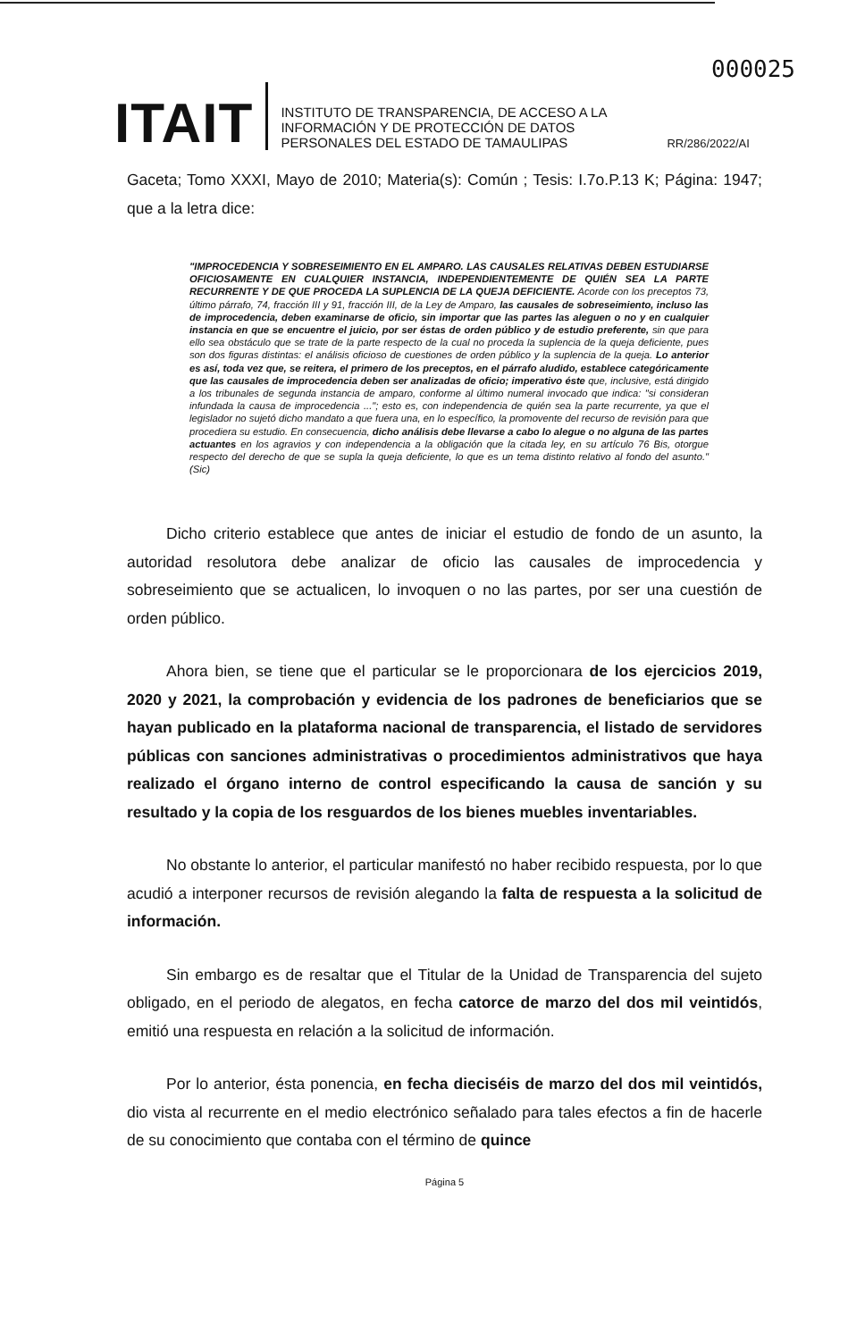000025
ITAIT
INSTITUTO DE TRANSPARENCIA, DE ACCESO A LA INFORMACIÓN Y DE PROTECCIÓN DE DATOS PERSONALES DEL ESTADO DE TAMAULIPAS
RR/286/2022/AI
Gaceta; Tomo XXXI, Mayo de 2010; Materia(s): Común ; Tesis: I.7o.P.13 K; Página: 1947; que a la letra dice:
"IMPROCEDENCIA Y SOBRESEIMIENTO EN EL AMPARO. LAS CAUSALES RELATIVAS DEBEN ESTUDIARSE OFICIOSAMENTE EN CUALQUIER INSTANCIA, INDEPENDIENTEMENTE DE QUIÉN SEA LA PARTE RECURRENTE Y DE QUE PROCEDA LA SUPLENCIA DE LA QUEJA DEFICIENTE. Acorde con los preceptos 73, último párrafo, 74, fracción III y 91, fracción III, de la Ley de Amparo, las causales de sobreseimiento, incluso las de improcedencia, deben examinarse de oficio, sin importar que las partes las aleguen o no y en cualquier instancia en que se encuentre el juicio, por ser éstas de orden público y de estudio preferente, sin que para ello sea obstáculo que se trate de la parte respecto de la cual no proceda la suplencia de la queja deficiente, pues son dos figuras distintas: el análisis oficioso de cuestiones de orden público y la suplencia de la queja. Lo anterior es así, toda vez que, se reitera, el primero de los preceptos, en el párrafo aludido, establece categóricamente que las causales de improcedencia deben ser analizadas de oficio; imperativo éste que, inclusive, está dirigido a los tribunales de segunda instancia de amparo, conforme al último numeral invocado que indica: "si consideran infundada la causa de improcedencia ..."; esto es, con independencia de quién sea la parte recurrente, ya que el legislador no sujetó dicho mandato a que fuera una, en lo específico, la promovente del recurso de revisión para que procediera su estudio. En consecuencia, dicho análisis debe llevarse a cabo lo alegue o no alguna de las partes actuantes en los agravios y con independencia a la obligación que la citada ley, en su artículo 76 Bis, otorgue respecto del derecho de que se supla la queja deficiente, lo que es un tema distinto relativo al fondo del asunto." (Sic)
Dicho criterio establece que antes de iniciar el estudio de fondo de un asunto, la autoridad resolutora debe analizar de oficio las causales de improcedencia y sobreseimiento que se actualicen, lo invoquen o no las partes, por ser una cuestión de orden público.
Ahora bien, se tiene que el particular se le proporcionara de los ejercicios 2019, 2020 y 2021, la comprobación y evidencia de los padrones de beneficiarios que se hayan publicado en la plataforma nacional de transparencia, el listado de servidores públicas con sanciones administrativas o procedimientos administrativos que haya realizado el órgano interno de control especificando la causa de sanción y su resultado y la copia de los resguardos de los bienes muebles inventariables.
No obstante lo anterior, el particular manifestó no haber recibido respuesta, por lo que acudió a interponer recursos de revisión alegando la falta de respuesta a la solicitud de información.
Sin embargo es de resaltar que el Titular de la Unidad de Transparencia del sujeto obligado, en el periodo de alegatos, en fecha catorce de marzo del dos mil veintidós, emitió una respuesta en relación a la solicitud de información.
Por lo anterior, ésta ponencia, en fecha dieciséis de marzo del dos mil veintidós, dio vista al recurrente en el medio electrónico señalado para tales efectos a fin de hacerle de su conocimiento que contaba con el término de quince
Página 5